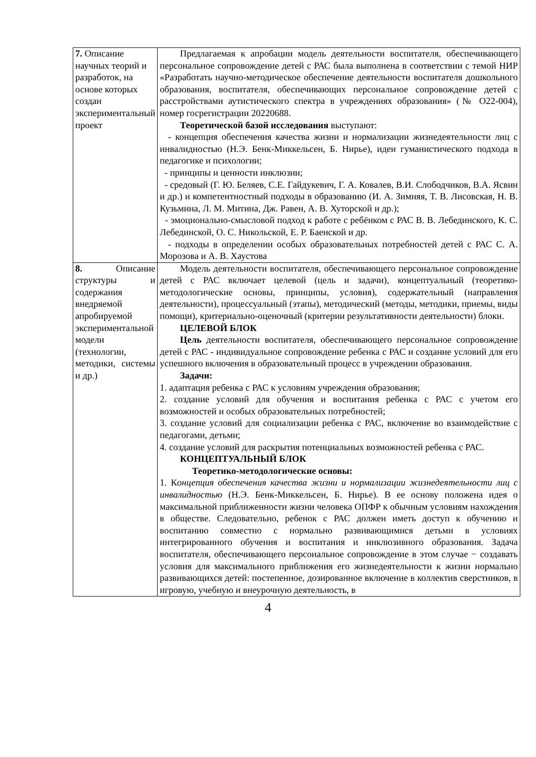| 7. Описание научных теорий и разработок, на основе которых создан экспериментальный проект | Предлагаемая к апробации модель деятельности воспитателя, обеспечивающего персональное сопровождение детей с РАС была выполнена в соответствии с темой НИР «Разработать научно-методическое обеспечение деятельности воспитателя дошкольного образования, воспитателя, обеспечивающих персональное сопровождение детей с расстройствами аутистического спектра в учреждениях образования» (№ О22-004), номер госрегистрации 20220688. Теоретической базой исследования выступают: - концепция обеспечения качества жизни и нормализации жизнедеятельности лиц с инвалидностью (Н.Э. Бенк-Миккельсен, Б. Нирье), идеи гуманистического подхода в педагогике и психологии; - принципы и ценности инклюзии; - средовый (Г. Ю. Беляев, С.Е. Гайдукевич, Г. А. Ковалев, В.И. Слободчиков, В.А. Ясвин и др.) и компетентностный подходы в образованию (И. А. Зимняя, Т. В. Лисовская, Н. В. Кузьмина, Л. М. Митина, Дж. Равен, А. В. Хуторской и др.); - эмоционально-смысловой подход к работе с ребёнком с РАС В. В. Лебединского, К. С. Лебединской, О. С. Никольской, Е. Р. Баенской и др. - подходы в определении особых образовательных потребностей детей с РАС С. А. Морозова и А. В. Хаустова |
| 8. Описание структуры и содержания внедряемой апробируемой экспериментальной модели (технологии, методики, системы и др.) | Модель деятельности воспитателя, обеспечивающего персональное сопровождение детей с РАС включает целевой (цель и задачи), концептуальный (теоретико-методологические основы, принципы, условия), содержательный (направления деятельности), процессуальный (этапы), методический (методы, методики, приемы, виды помощи), критериально-оценочный (критерии результативности деятельности) блоки. ЦЕЛЕВОЙ БЛОК Цель деятельности воспитателя, обеспечивающего персональное сопровождение детей с РАС - индивидуальное сопровождение ребенка с РАС и создание условий для его успешного включения в образовательный процесс в учреждении образования. Задачи: 1. адаптация ребенка с РАС к условиям учреждения образования; 2. создание условий для обучения и воспитания ребенка с РАС с учетом его возможностей и особых образовательных потребностей; 3. создание условий для социализации ребенка с РАС, включение во взаимодействие с педагогами, детьми; 4. создание условий для раскрытия потенциальных возможностей ребенка с РАС. КОНЦЕПТУАЛЬНЫЙ БЛОК Теоретико-методологические основы: 1. К онцепция обеспечения качества жизни и нормализации жизнедеятельности лиц с инвалидностью (Н.Э. Бенк-Миккельсен, Б. Нирье). В ее основу положена идея о максимальной приближенности жизни человека ОПФР к обычным условиям нахождения в обществе. Следовательно, ребенок с РАС должен иметь доступ к обучению и воспитанию совместно с нормально развивающимися детьми в условиях интегрированного обучения и воспитания и инклюзивного образования. Задача воспитателя, обеспечивающего персональное сопровождение в этом случае − создавать условия для максимального приближения его жизнедеятельности к жизни нормально развивающихся детей: постепенное, дозированное включение в коллектив сверстников, в игровую, учебную и внеурочную деятельность, в |
4